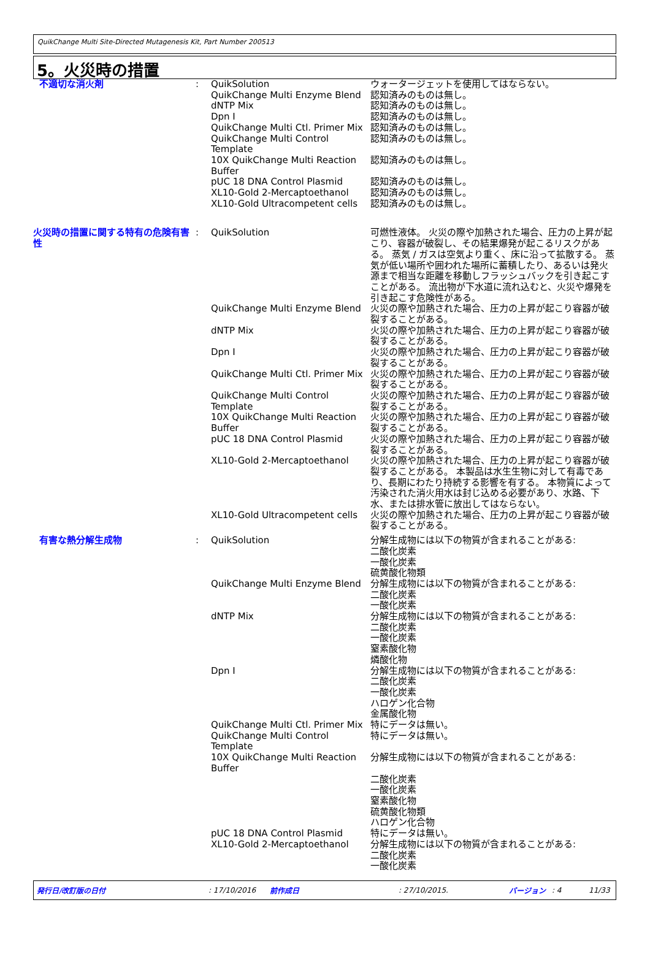QuikChange Multi Site-Directed Mutagenesis Kit, Part Number 200513
5。火災時の措置
| 不適切な消火剤 | : | QuikSolution | ウォータージェットを使用してはならない。 |
| | | QuikChange Multi Enzyme Blend | 認知済みのものは無し。 |
| | | dNTP Mix | 認知済みのものは無し。 |
| | | Dpn I | 認知済みのものは無し。 |
| | | QuikChange Multi Ctl. Primer Mix | 認知済みのものは無し。 |
| | | QuikChange Multi Control Template | 認知済みのものは無し。 |
| | | 10X QuikChange Multi Reaction Buffer | 認知済みのものは無し。 |
| | | pUC 18 DNA Control Plasmid | 認知済みのものは無し。 |
| | | XL10-Gold 2-Mercaptoethanol | 認知済みのものは無し。 |
| | | XL10-Gold Ultracompetent cells | 認知済みのものは無し。 |
| 火災時の措置に関する特有の危険有害性 | : | QuikSolution | 可燃性液体。 火災の際や加熱された場合、圧力の上昇が起こり、容器が破裂し、その結果爆発が起こるリスクがある。 蒸気 / ガスは空気より重く、床に沿って拡散する。 蒸気が低い場所や囲われた場所に蓄積したり、あるいは発火源まで相当な距離を移動しフラッシュバックを引き起こすことがある。 流出物が下水道に流れ込むと、火災や爆発を引き起こす危険性がある。 |
| | | QuikChange Multi Enzyme Blend | 火災の際や加熱された場合、圧力の上昇が起こり容器が破裂することがある。 |
| | | dNTP Mix | 火災の際や加熱された場合、圧力の上昇が起こり容器が破裂することがある。 |
| | | Dpn I | 火災の際や加熱された場合、圧力の上昇が起こり容器が破裂することがある。 |
| | | QuikChange Multi Ctl. Primer Mix | 火災の際や加熱された場合、圧力の上昇が起こり容器が破裂することがある。 |
| | | QuikChange Multi Control Template | 火災の際や加熱された場合、圧力の上昇が起こり容器が破裂することがある。 |
| | | 10X QuikChange Multi Reaction Buffer | 火災の際や加熱された場合、圧力の上昇が起こり容器が破裂することがある。 |
| | | pUC 18 DNA Control Plasmid | 火災の際や加熱された場合、圧力の上昇が起こり容器が破裂することがある。 |
| | | XL10-Gold 2-Mercaptoethanol | 火災の際や加熱された場合、圧力の上昇が起こり容器が破裂することがある。 本製品は水生生物に対して有毒であり、長期にわたり持続する影響を有する。 本物質によって汚染された消火用水は封じ込める必要があり、水路、下水、または排水管に放出してはならない。 |
| | | XL10-Gold Ultracompetent cells | 火災の際や加熱された場合、圧力の上昇が起こり容器が破裂することがある。 |
| 有害な熱分解生成物 | : | QuikSolution | 分解生成物には以下の物質が含まれることがある: 二酸化炭素 一酸化炭素 硫黄酸化物類 |
| | | QuikChange Multi Enzyme Blend | 分解生成物には以下の物質が含まれることがある: 二酸化炭素 一酸化炭素 |
| | | dNTP Mix | 分解生成物には以下の物質が含まれることがある: 二酸化炭素 一酸化炭素 窒素酸化物 燐酸化物 |
| | | Dpn I | 分解生成物には以下の物質が含まれることがある: 二酸化炭素 一酸化炭素 ハロゲン化合物 金属酸化物 |
| | | QuikChange Multi Ctl. Primer Mix | 特にデータは無い。 |
| | | QuikChange Multi Control Template | 特にデータは無い。 |
| | | 10X QuikChange Multi Reaction Buffer | 分解生成物には以下の物質が含まれることがある: 二酸化炭素 一酸化炭素 窒素酸化物 硫黄酸化物類 ハロゲン化合物 |
| | | pUC 18 DNA Control Plasmid | 特にデータは無い。 |
| | | XL10-Gold 2-Mercaptoethanol | 分解生成物には以下の物質が含まれることがある: 二酸化炭素 一酸化炭素 |
発行日/改訂版の日付 : 17/10/2016 前作成日 : 27/10/2015. バージョン : 4 11/33